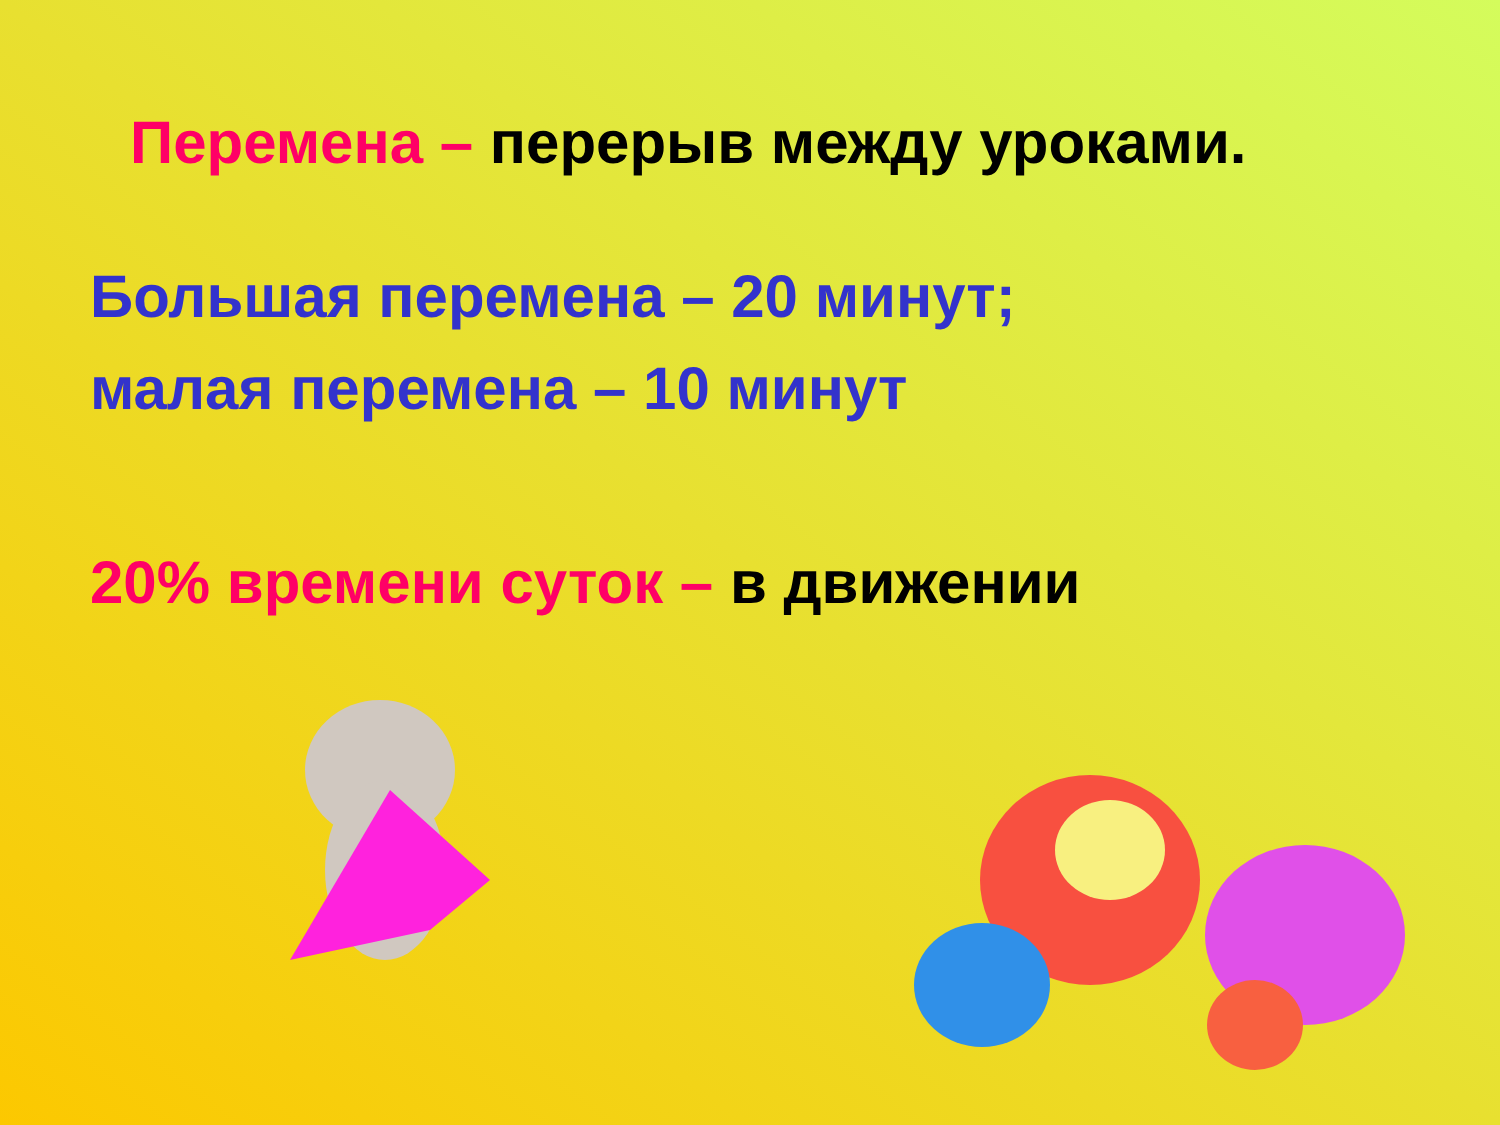Перемена – перерыв между уроками.
Большая перемена – 20 минут;
малая перемена – 10 минут
20% времени суток – в движении